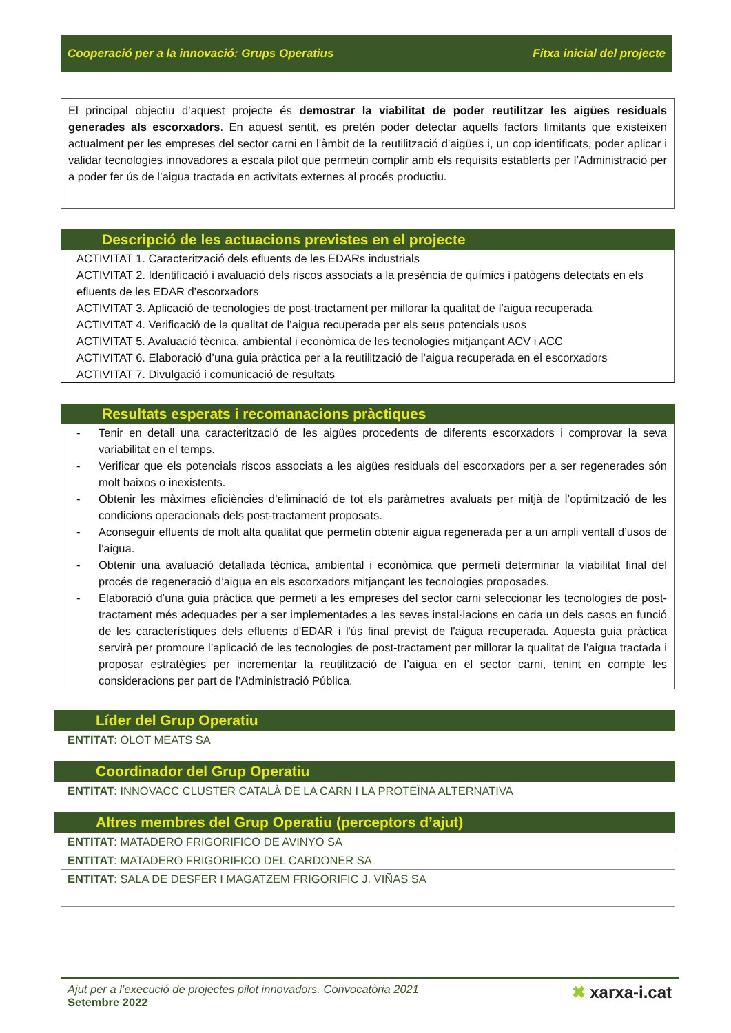Cooperació per a la innovació: Grups Operatius Fitxa inicial del projecte
El principal objectiu d’aquest projecte és demostrar la viabilitat de poder reutilitzar les aigües residuals generades als escorxadors. En aquest sentit, es pretén poder detectar aquells factors limitants que existeixen actualment per les empreses del sector carni en l’àmbit de la reutilització d’aigües i, un cop identificats, poder aplicar i validar tecnologies innovadores a escala pilot que permetin complir amb els requisits establerts per l’Administració per a poder fer ús de l’aigua tractada en activitats externes al procés productiu.
Descripció de les actuacions previstes en el projecte
ACTIVITAT 1. Caracterització dels efluents de les EDARs industrials
ACTIVITAT 2. Identificació i avaluació dels riscos associats a la presència de químics i patògens detectats en els efluents de les EDAR d’escorxadors
ACTIVITAT 3. Aplicació de tecnologies de post-tractament per millorar la qualitat de l’aigua recuperada
ACTIVITAT 4. Verificació de la qualitat de l’aigua recuperada per els seus potencials usos
ACTIVITAT 5. Avaluació tècnica, ambiental i econòmica de les tecnologies mitjançant ACV i ACC
ACTIVITAT 6. Elaboració d’una guia pràctica per a la reutilització de l’aigua recuperada en el escorxadors
ACTIVITAT 7. Divulgació i comunicació de resultats
Resultats esperats i recomanacions pràctiques
- Tenir en detall una caracterització de les aigües procedents de diferents escorxadors i comprovar la seva variabilitat en el temps.
- Verificar que els potencials riscos associats a les aigües residuals del escorxadors per a ser regenerades són molt baixos o inexistents.
- Obtenir les màximes eficiències d’eliminació de tot els paràmetres avaluats per mitjà de l’optimització de les condicions operacionals dels post-tractament proposats.
- Aconseguir efluents de molt alta qualitat que permetin obtenir aigua regenerada per a un ampli ventall d’usos de l’aigua.
- Obtenir una avaluació detallada tècnica, ambiental i econòmica que permeti determinar la viabilitat final del procés de regeneració d’aigua en els escorxadors mitjançant les tecnologies proposades.
- Elaboració d’una guia pràctica que permeti a les empreses del sector carni seleccionar les tecnologies de post-tractament més adequades per a ser implementades a les seves instal·lacions en cada un dels casos en funció de les característiques dels efluents d'EDAR i l'ús final previst de l'aigua recuperada. Aquesta guia pràctica servirà per promoure l’aplicació de les tecnologies de post-tractament per millorar la qualitat de l’aigua tractada i proposar estratègies per incrementar la reutilització de l’aigua en el sector carni, tenint en compte les consideracions per part de l’Administració Pública.
Líder del Grup Operatiu
ENTITAT: OLOT MEATS SA
Coordinador del Grup Operatiu
ENTITAT: INNOVACC CLUSTER CATALÀ DE LA CARN I LA PROTEÏNA ALTERNATIVA
Altres membres del Grup Operatiu (perceptors d’ajut)
ENTITAT: MATADERO FRIGORIFICO DE AVINYO SA
ENTITAT: MATADERO FRIGORIFICO DEL CARDONER SA
ENTITAT: SALA DE DESFER I MAGATZEM FRIGORIFIC J. VIÑAS SA
Ajut per a l’execució de projectes pilot innovadors. Convocatòria 2021
Setembre 2022
✖ xarxa-i.cat